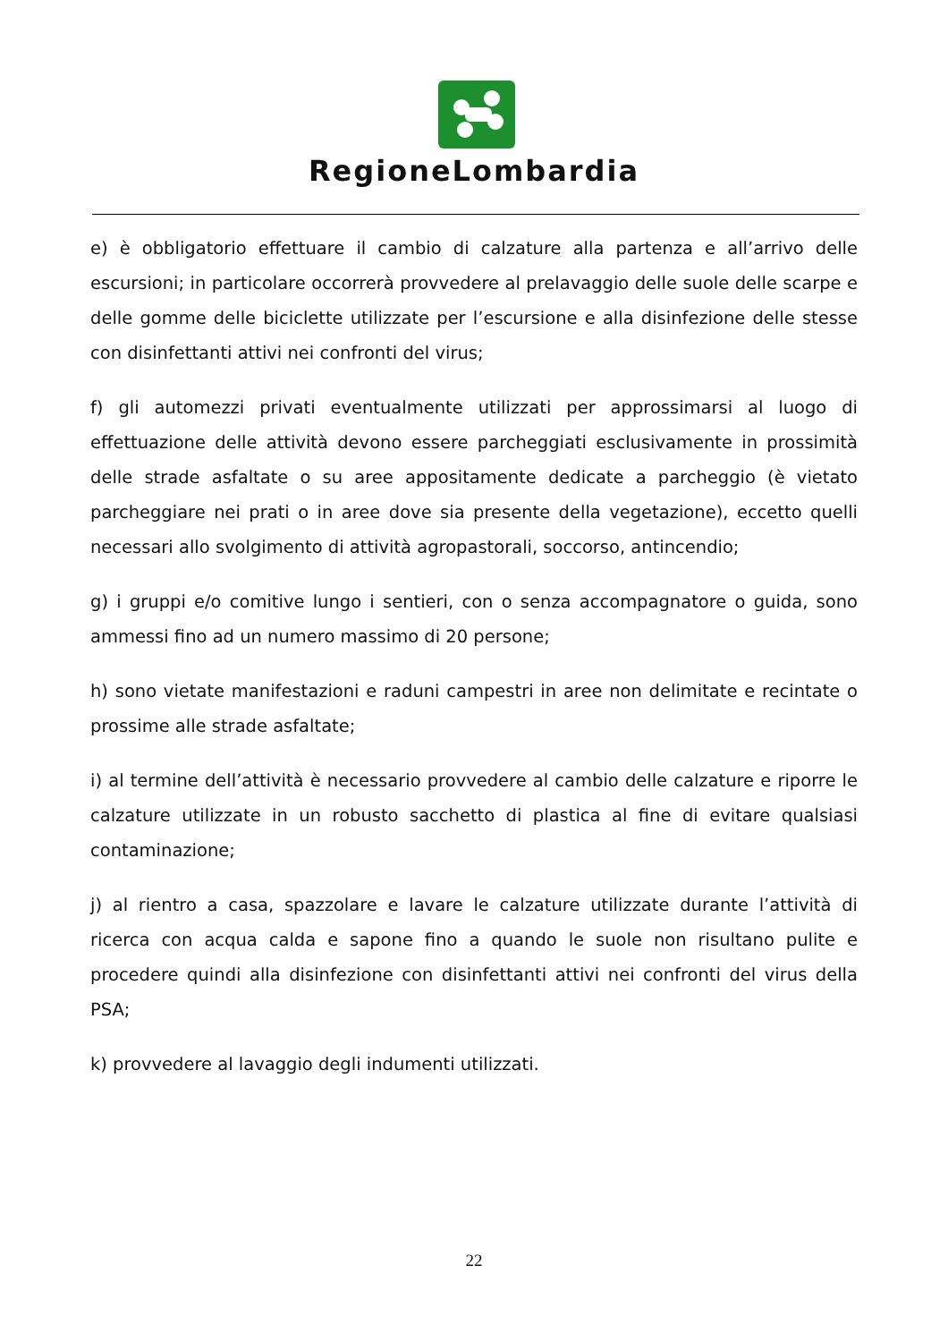RegioneLombardia
e) è obbligatorio effettuare il cambio di calzature alla partenza e all’arrivo delle escursioni; in particolare occorrerà provvedere al prelavaggio delle suole delle scarpe e delle gomme delle biciclette utilizzate per l’escursione e alla disinfezione delle stesse con disinfettanti attivi nei confronti del virus;
f) gli automezzi privati eventualmente utilizzati per approssimarsi al luogo di effettuazione delle attività devono essere parcheggiati esclusivamente in prossimità delle strade asfaltate o su aree appositamente dedicate a parcheggio (è vietato parcheggiare nei prati o in aree dove sia presente della vegetazione), eccetto quelli necessari allo svolgimento di attività agropastorali, soccorso, antincendio;
g) i gruppi e/o comitive lungo i sentieri, con o senza accompagnatore o guida, sono ammessi fino ad un numero massimo di 20 persone;
h) sono vietate manifestazioni e raduni campestri in aree non delimitate e recintate o prossime alle strade asfaltate;
i) al termine dell’attività è necessario provvedere al cambio delle calzature e riporre le calzature utilizzate in un robusto sacchetto di plastica al fine di evitare qualsiasi contaminazione;
j) al rientro a casa, spazzolare e lavare le calzature utilizzate durante l’attività di ricerca con acqua calda e sapone fino a quando le suole non risultano pulite e procedere quindi alla disinfezione con disinfettanti attivi nei confronti del virus della PSA;
k) provvedere al lavaggio degli indumenti utilizzati.
22